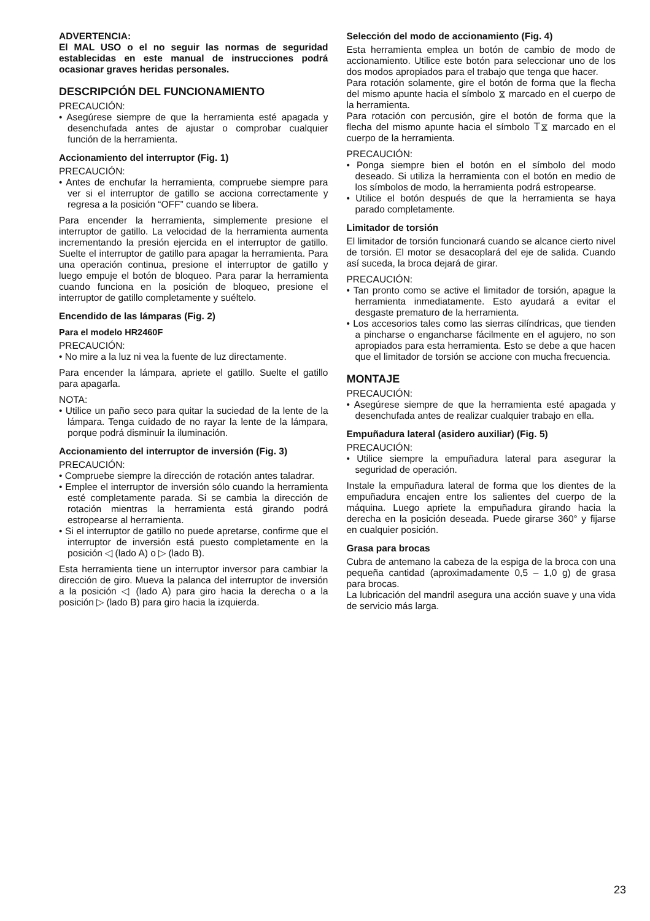ADVERTENCIA:
El MAL USO o el no seguir las normas de seguridad establecidas en este manual de instrucciones podrá ocasionar graves heridas personales.
DESCRIPCIÓN DEL FUNCIONAMIENTO
PRECAUCIÓN:
• Asegúrese siempre de que la herramienta esté apagada y desenchufada antes de ajustar o comprobar cualquier función de la herramienta.
Accionamiento del interruptor (Fig. 1)
PRECAUCIÓN:
• Antes de enchufar la herramienta, compruebe siempre para ver si el interruptor de gatillo se acciona correctamente y regresa a la posición “OFF” cuando se libera.
Para encender la herramienta, simplemente presione el interruptor de gatillo. La velocidad de la herramienta aumenta incrementando la presión ejercida en el interruptor de gatillo. Suelte el interruptor de gatillo para apagar la herramienta. Para una operación continua, presione el interruptor de gatillo y luego empuje el botón de bloqueo. Para parar la herramienta cuando funciona en la posición de bloqueo, presione el interruptor de gatillo completamente y suéltelo.
Encendido de las lámparas (Fig. 2)
Para el modelo HR2460F
PRECAUCIÓN:
• No mire a la luz ni vea la fuente de luz directamente.
Para encender la lámpara, apriete el gatillo. Suelte el gatillo para apagarla.
NOTA:
• Utilice un paño seco para quitar la suciedad de la lente de la lámpara. Tenga cuidado de no rayar la lente de la lámpara, porque podrá disminuir la iluminación.
Accionamiento del interruptor de inversión (Fig. 3)
PRECAUCIÓN:
• Compruebe siempre la dirección de rotación antes taladrar.
• Emplee el interruptor de inversión sólo cuando la herramienta esté completamente parada. Si se cambia la dirección de rotación mientras la herramienta está girando podrá estropearse al herramienta.
• Si el interruptor de gatillo no puede apretarse, confirme que el interruptor de inversión está puesto completamente en la posición ◁ (lado A) o ▷ (lado B).
Esta herramienta tiene un interruptor inversor para cambiar la dirección de giro. Mueva la palanca del interruptor de inversión a la posición ◁ (lado A) para giro hacia la derecha o a la posición ▷ (lado B) para giro hacia la izquierda.
Selección del modo de accionamiento (Fig. 4)
Esta herramienta emplea un botón de cambio de modo de accionamiento. Utilice este botón para seleccionar uno de los dos modos apropiados para el trabajo que tenga que hacer.
Para rotación solamente, gire el botón de forma que la flecha del mismo apunte hacia el símbolo ⧖ marcado en el cuerpo de la herramienta.
Para rotación con percusión, gire el botón de forma que la flecha del mismo apunte hacia el símbolo ⟙⧖ marcado en el cuerpo de la herramienta.
PRECAUCIÓN:
• Ponga siempre bien el botón en el símbolo del modo deseado. Si utiliza la herramienta con el botón en medio de los símbolos de modo, la herramienta podrá estropearse.
• Utilice el botón después de que la herramienta se haya parado completamente.
Limitador de torsión
El limitador de torsión funcionará cuando se alcance cierto nivel de torsión. El motor se desacoplará del eje de salida. Cuando así suceda, la broca dejará de girar.
PRECAUCIÓN:
• Tan pronto como se active el limitador de torsión, apague la herramienta inmediatamente. Esto ayudará a evitar el desgaste prematuro de la herramienta.
• Los accesorios tales como las sierras cilíndricas, que tienden a pincharse o engancharse fácilmente en el agujero, no son apropiados para esta herramienta. Esto se debe a que hacen que el limitador de torsión se accione con mucha frecuencia.
MONTAJE
PRECAUCIÓN:
• Asegúrese siempre de que la herramienta esté apagada y desenchufada antes de realizar cualquier trabajo en ella.
Empuñadura lateral (asidero auxiliar) (Fig. 5)
PRECAUCIÓN:
• Utilice siempre la empuñadura lateral para asegurar la seguridad de operación.
Instale la empuñadura lateral de forma que los dientes de la empuñadura encajen entre los salientes del cuerpo de la máquina. Luego apriete la empuñadura girando hacia la derecha en la posición deseada. Puede girarse 360° y fijarse en cualquier posición.
Grasa para brocas
Cubra de antemano la cabeza de la espiga de la broca con una pequeña cantidad (aproximadamente 0,5 – 1,0 g) de grasa para brocas.
La lubricación del mandril asegura una acción suave y una vida de servicio más larga.
23